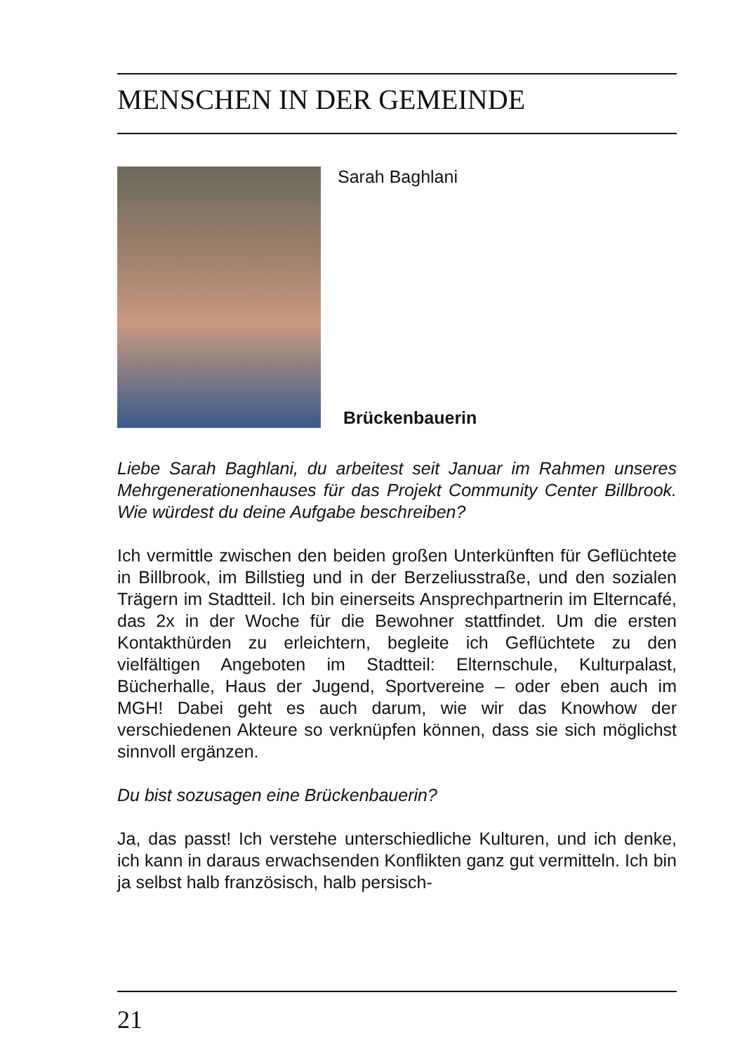MENSCHEN IN DER GEMEINDE
Sarah Baghlani
Brückenbauerin
Liebe Sarah Baghlani, du arbeitest seit Januar im Rahmen unseres Mehrgenerationenhauses für das Projekt Community Center Billbrook. Wie würdest du deine Aufgabe beschreiben?
Ich vermittle zwischen den beiden großen Unterkünften für Geflüchtete in Billbrook, im Billstieg und in der Berzeliusstraße, und den sozialen Trägern im Stadtteil. Ich bin einerseits Ansprechpartnerin im Elterncafé, das 2x in der Woche für die Bewohner stattfindet. Um die ersten Kontakthürden zu erleichtern, begleite ich Geflüchtete zu den vielfältigen Angeboten im Stadtteil: Elternschule, Kulturpalast, Bücherhalle, Haus der Jugend, Sportvereine – oder eben auch im MGH! Dabei geht es auch darum, wie wir das Knowhow der verschiedenen Akteure so verknüpfen können, dass sie sich möglichst sinnvoll ergänzen.
Du bist sozusagen eine Brückenbauerin?
Ja, das passt! Ich verstehe unterschiedliche Kulturen, und ich denke, ich kann in daraus erwachsenden Konflikten ganz gut vermitteln. Ich bin ja selbst halb französisch, halb persisch-
21